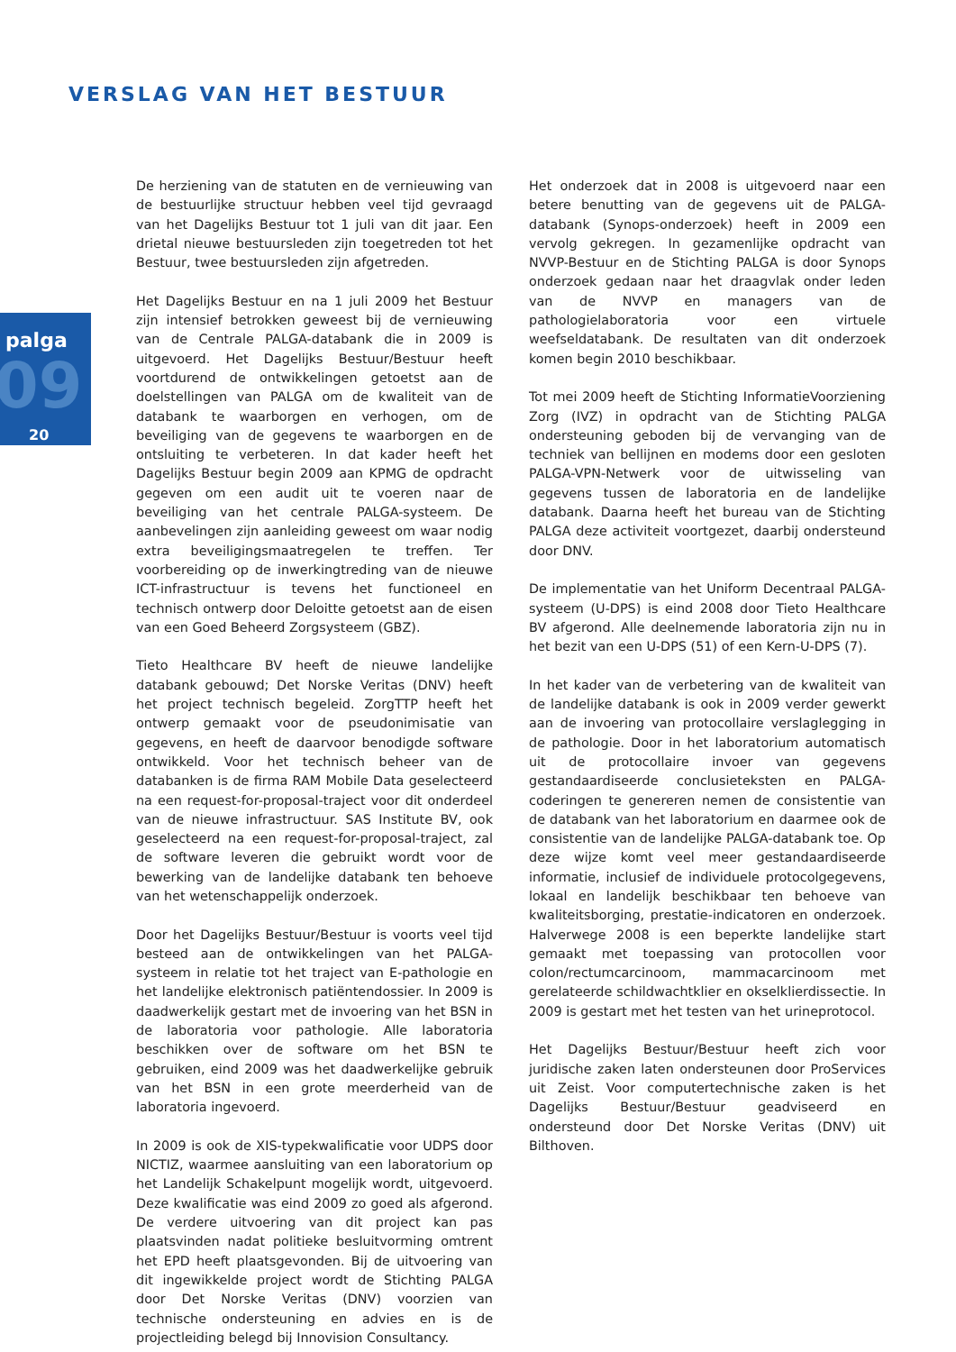VERSLAG VAN HET BESTUUR
09
palga
20
De herziening van de statuten en de vernieuwing van de bestuurlijke structuur hebben veel tijd gevraagd van het Dagelijks Bestuur tot 1 juli van dit jaar. Een drietal nieuwe bestuursleden zijn toegetreden tot het Bestuur, twee bestuursleden zijn afgetreden.
Het Dagelijks Bestuur en na 1 juli 2009 het Bestuur zijn intensief betrokken geweest bij de vernieuwing van de Centrale PALGA-databank die in 2009 is uitgevoerd. Het Dagelijks Bestuur/Bestuur heeft voortdurend de ontwikkelingen getoetst aan de doelstellingen van PALGA om de kwaliteit van de databank te waarborgen en verhogen, om de beveiliging van de gegevens te waarborgen en de ontsluiting te verbeteren. In dat kader heeft het Dagelijks Bestuur begin 2009 aan KPMG de opdracht gegeven om een audit uit te voeren naar de beveiliging van het centrale PALGA-systeem. De aanbevelingen zijn aanleiding geweest om waar nodig extra beveiligingsmaatregelen te treffen. Ter voorbereiding op de inwerkingtreding van de nieuwe ICT-infrastructuur is tevens het functioneel en technisch ontwerp door Deloitte getoetst aan de eisen van een Goed Beheerd Zorgsysteem (GBZ).
Tieto Healthcare BV heeft de nieuwe landelijke databank gebouwd; Det Norske Veritas (DNV) heeft het project technisch begeleid. ZorgTTP heeft het ontwerp gemaakt voor de pseudonimisatie van gegevens, en heeft de daarvoor benodigde software ontwikkeld. Voor het technisch beheer van de databanken is de firma RAM Mobile Data geselecteerd na een request-for-proposal-traject voor dit onderdeel van de nieuwe infrastructuur. SAS Institute BV, ook geselecteerd na een request-for-proposal-traject, zal de software leveren die gebruikt wordt voor de bewerking van de landelijke databank ten behoeve van het wetenschappelijk onderzoek.
Door het Dagelijks Bestuur/Bestuur is voorts veel tijd besteed aan de ontwikkelingen van het PALGA-systeem in relatie tot het traject van E-pathologie en het landelijke elektronisch patiëntendossier. In 2009 is daadwerkelijk gestart met de invoering van het BSN in de laboratoria voor pathologie. Alle laboratoria beschikken over de software om het BSN te gebruiken, eind 2009 was het daadwerkelijke gebruik van het BSN in een grote meerderheid van de laboratoria ingevoerd.
In 2009 is ook de XIS-typekwalificatie voor UDPS door NICTIZ, waarmee aansluiting van een laboratorium op het Landelijk Schakelpunt mogelijk wordt, uitgevoerd. Deze kwalificatie was eind 2009 zo goed als afgerond. De verdere uitvoering van dit project kan pas plaatsvinden nadat politieke besluitvorming omtrent het EPD heeft plaatsgevonden. Bij de uitvoering van dit ingewikkelde project wordt de Stichting PALGA door Det Norske Veritas (DNV) voorzien van technische ondersteuning en advies en is de projectleiding belegd bij Innovision Consultancy.
Het onderzoek dat in 2008 is uitgevoerd naar een betere benutting van de gegevens uit de PALGA-databank (Synops-onderzoek) heeft in 2009 een vervolg gekregen. In gezamenlijke opdracht van NVVP-Bestuur en de Stichting PALGA is door Synops onderzoek gedaan naar het draagvlak onder leden van de NVVP en managers van de pathologielaboratoria voor een virtuele weefseldatabank. De resultaten van dit onderzoek komen begin 2010 beschikbaar.
Tot mei 2009 heeft de Stichting InformatieVoorziening Zorg (IVZ) in opdracht van de Stichting PALGA ondersteuning geboden bij de vervanging van de techniek van bellijnen en modems door een gesloten PALGA-VPN-Netwerk voor de uitwisseling van gegevens tussen de laboratoria en de landelijke databank. Daarna heeft het bureau van de Stichting PALGA deze activiteit voortgezet, daarbij ondersteund door DNV.
De implementatie van het Uniform Decentraal PALGA-systeem (U-DPS) is eind 2008 door Tieto Healthcare BV afgerond. Alle deelnemende laboratoria zijn nu in het bezit van een U-DPS (51) of een Kern-U-DPS (7).
In het kader van de verbetering van de kwaliteit van de landelijke databank is ook in 2009 verder gewerkt aan de invoering van protocollaire verslaglegging in de pathologie. Door in het laboratorium automatisch uit de protocollaire invoer van gegevens gestandaardiseerde conclusieteksten en PALGA-coderingen te genereren nemen de consistentie van de databank van het laboratorium en daarmee ook de consistentie van de landelijke PALGA-databank toe. Op deze wijze komt veel meer gestandaardiseerde informatie, inclusief de individuele protocolgegevens, lokaal en landelijk beschikbaar ten behoeve van kwaliteitsborging, prestatie-indicatoren en onderzoek. Halverwege 2008 is een beperkte landelijke start gemaakt met toepassing van protocollen voor colon/rectumcarcinoom, mammacarcinoom met gerelateerde schildwachtklier en okselklierdissectie. In 2009 is gestart met het testen van het urineprotocol.
Het Dagelijks Bestuur/Bestuur heeft zich voor juridische zaken laten ondersteunen door ProServices uit Zeist. Voor computertechnische zaken is het Dagelijks Bestuur/Bestuur geadviseerd en ondersteund door Det Norske Veritas (DNV) uit Bilthoven.